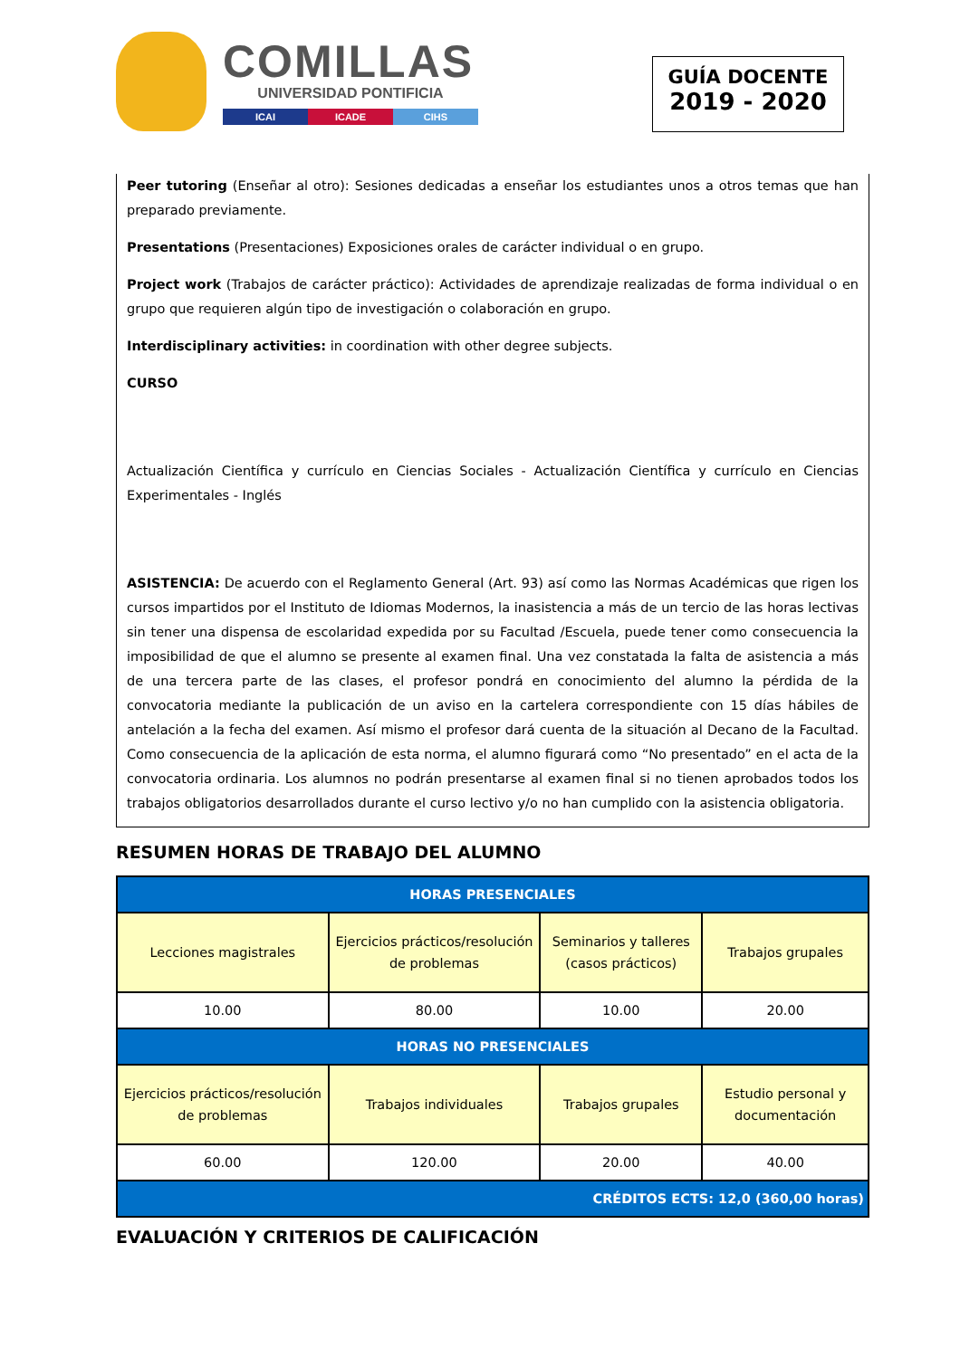COMILLAS
UNIVERSIDAD PONTIFICIA
ICAI ICADE CIHS
GUÍA DOCENTE
2019 - 2020
Peer tutoring (Enseñar al otro): Sesiones dedicadas a enseñar los estudiantes unos a otros temas que han preparado previamente.
Presentations (Presentaciones) Exposiciones orales de carácter individual o en grupo.
Project work (Trabajos de carácter práctico): Actividades de aprendizaje realizadas de forma individual o en grupo que requieren algún tipo de investigación o colaboración en grupo.
Interdisciplinary activities: in coordination with other degree subjects.
CURSO
Actualización Científica y currículo en Ciencias Sociales - Actualización Científica y currículo en Ciencias Experimentales - Inglés
ASISTENCIA: De acuerdo con el Reglamento General (Art. 93) así como las Normas Académicas que rigen los cursos impartidos por el Instituto de Idiomas Modernos, la inasistencia a más de un tercio de las horas lectivas sin tener una dispensa de escolaridad expedida por su Facultad /Escuela, puede tener como consecuencia la imposibilidad de que el alumno se presente al examen final. Una vez constatada la falta de asistencia a más de una tercera parte de las clases, el profesor pondrá en conocimiento del alumno la pérdida de la convocatoria mediante la publicación de un aviso en la cartelera correspondiente con 15 días hábiles de antelación a la fecha del examen. Así mismo el profesor dará cuenta de la situación al Decano de la Facultad. Como consecuencia de la aplicación de esta norma, el alumno figurará como “No presentado” en el acta de la convocatoria ordinaria. Los alumnos no podrán presentarse al examen final si no tienen aprobados todos los trabajos obligatorios desarrollados durante el curso lectivo y/o no han cumplido con la asistencia obligatoria.
RESUMEN HORAS DE TRABAJO DEL ALUMNO
| HORAS PRESENCIALES | | | |
| --- | --- | --- | --- |
| Lecciones magistrales | Ejercicios prácticos/resolución de problemas | Seminarios y talleres (casos prácticos) | Trabajos grupales |
| 10.00 | 80.00 | 10.00 | 20.00 |
| HORAS NO PRESENCIALES | | | |
| Ejercicios prácticos/resolución de problemas | Trabajos individuales | Trabajos grupales | Estudio personal y documentación |
| 60.00 | 120.00 | 20.00 | 40.00 |
| CRÉDITOS ECTS: 12,0 (360,00 horas) | | | |
EVALUACIÓN Y CRITERIOS DE CALIFICACIÓN